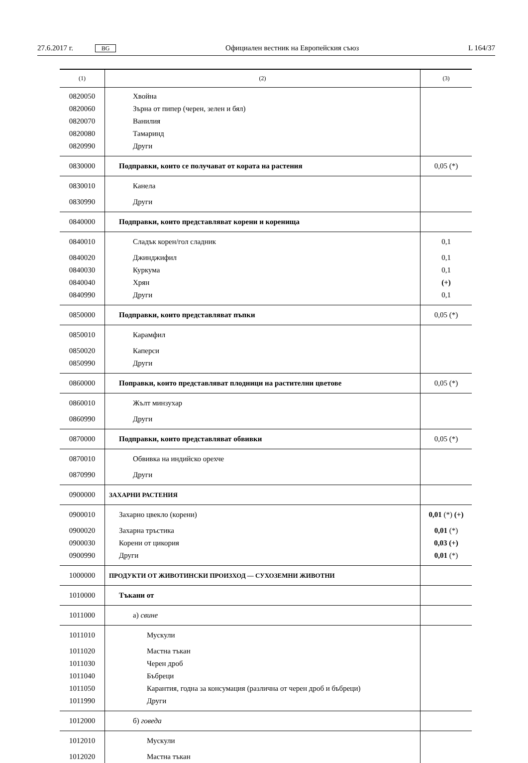27.6.2017 г. BG Официален вестник на Европейския съюз L 164/37
| (1) | (2) | (3) |
| --- | --- | --- |
| 0820050 | Хвойна | |
| 0820060 | Зърна от пипер (черен, зелен и бял) | |
| 0820070 | Ванилия | |
| 0820080 | Тамаринд | |
| 0820990 | Други | |
| 0830000 | Подправки, които се получават от кората на растения | 0,05 (*) |
| 0830010 | Канела | |
| 0830990 | Други | |
| 0840000 | Подправки, които представляват корени и коренища | |
| 0840010 | Сладък корен/гол сладник | 0,1 |
| 0840020 | Джинджифил | 0,1 |
| 0840030 | Куркума | 0,1 |
| 0840040 | Хрян | (+) |
| 0840990 | Други | 0,1 |
| 0850000 | Подправки, които представляват пъпки | 0,05 (*) |
| 0850010 | Карамфил | |
| 0850020 | Каперси | |
| 0850990 | Други | |
| 0860000 | Поправки, които представляват плодници на растителни цветове | 0,05 (*) |
| 0860010 | Жълт минзухар | |
| 0860990 | Други | |
| 0870000 | Подправки, които представляват обвивки | 0,05 (*) |
| 0870010 | Обвивка на индийско орехче | |
| 0870990 | Други | |
| 0900000 | ЗАХАРНИ РАСТЕНИЯ | |
| 0900010 | Захарно цвекло (корени) | 0,01 (*) (+) |
| 0900020 | Захарна тръстика | 0,01 (*) |
| 0900030 | Корени от цикория | 0,03 (+) |
| 0900990 | Други | 0,01 (*) |
| 1000000 | ПРОДУКТИ ОТ ЖИВОТИНСКИ ПРОИЗХОД — СУХОЗЕМНИ ЖИВОТНИ | |
| 1010000 | Тъкани от | |
| 1011000 | а) свине | |
| 1011010 | Мускули | |
| 1011020 | Мастна тъкан | |
| 1011030 | Черен дроб | |
| 1011040 | Бъбреци | |
| 1011050 | Карантия, годна за консумация (различна от черен дроб и бъбреци) | |
| 1011990 | Други | |
| 1012000 | б) говеда | |
| 1012010 | Мускули | |
| 1012020 | Мастна тъкан | |